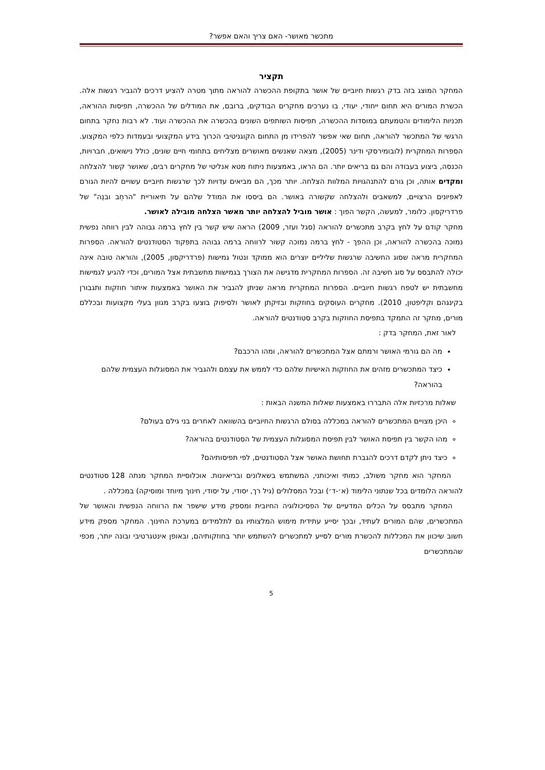מתכשר מאושר- האם צריך והאם אפשר?
תקציר
המחקר המוצג בזה בדק רגשות חיוביים של אושר בתקופת ההכשרה להוראה מתוך מטרה להציע דרכים להגביר רגשות אלה. הכשרת המורים היא תחום ייחודי, יעודי, בו נערכים מחקרים הבודקים, ברובם, את המודלים של ההכשרה, תפיסות ההוראה, תכניות הלימודים והטמעתם במוסדות ההכשרה, תפיסות השותפים השונים בהכשרה את ההכשרה ועוד. לא רבות נחקר בתחום הרגשי של המתכשר להוראה, תחום שאי אפשר להפרידו מן התחום הקוגניטיבי הכרוך בידע המקצועי ובעמדות כלפי המקצוע. הספרות המחקרית (לובומירסקי ודינר (2005), מצאה שאנשים מאושרים מצליחים בתחומי חיים שונים, כולל נישואים, חברויות, הכנסה, ביצוע בעבודה והם גם בריאים יותר. הם הראו, באמצעות ניתוח מטא אנליטי של מחקרים רבים, שאושר קשור להצלחה ומקדים אותה, וכן גורם להתנהגויות המלוות הצלחה. יותר מכך, הם מביאים עדויות לכך שרגשות חיוביים עשויים להיות הגורם לאפיונים הרצויים, למשאבים ולהצלחה שקשורה באושר. הם ביססו את המודל שלהם על תיאוריית "הרחֵב ובנֵה" של פרדריקסון. כלומר, למעשה, הקשר הפוך : אושר מוביל להצלחה יותר מאשר הצלחה מובילה לאושר.
מחקר קודם על לחץ בקרב מתכשרים להוראה (סגל ועזר, 2009) הראה שיש קשר בין לחץ ברמה גבוהה לבין רווחה נפשית נמוכה בהכשרה להוראה, וכן ההפך - לחץ ברמה נמוכה קשור לרווחה ברמה גבוהה בתפקוד הסטודנטים להוראה. הספרות המחקרית מראה שסוג החשיבה שרגשות שליליים יוצרים הוא ממוקד ונטול גמישות (פרדריקסון, 2005), והוראה טובה אינה יכולה להתבסס על סוג חשיבה זה. הספרות המחקרית מדגישה את הצורך בגמישות מחשבתית אצל המורים, וכדי להגיע לגמישות מחשבתית יש לטפח רגשות חיוביים. הספרות המחקרית מראה שניתן להגביר את האושר באמצעות איתור חוזקות ותגבורן בקינגהם וקליפטון, 2010). מחקרים העוסקים בחוזקות ובזיקתן לאושר ולסיפוק בוצעו בקרב מגוון בעלי מקצועות ובכללם מורים, מחקר זה התמקד בתפיסת החוזקות בקרב סטודנטים להוראה.
לאור זאת, המחקר בדק :
מה הם גורמי האושר ורמתם אצל המתכשרים להוראה, ומהו הרכבם?
כיצד המתכשרים מזהים את החוזקות האישיות שלהם כדי לממש את עצמם ולהגביר את המסוגלות העצמית שלהם בהוראה?
שאלות מרכזיות אלה התבררו באמצעות שאלות המשנה הבאות :
היכן מצויים המתכשרים להוראה במכללה בסולם הרגשות החיוביים בהשוואה לאחרים בני גילם בעולם?
מהו הקשר בין תפיסת האושר לבין תפיסת המסוגלות העצמית של הסטודנטים בהוראה?
כיצד ניתן לקדם דרכים להגברת תחושת האושר אצל הסטודנטים, לפי תפיסותיהם?
המחקר הוא מחקר משולב, כמותי ואיכותני, המשתמש בשאלונים ובריאיונות. אוכלוסיית המחקר מנתה 128 סטודנטים להוראה הלומדים בכל שנתוני הלימוד (א׳-ד׳) ובכל המסלולים (גיל רך, יסודי, על יסודי, חינוך מיוחד ומוסיקה) במכללה .
המחקר מתבסס על הכלים המדעיים של הפסיכולוגיה החיובית ומספק מידע שישפר את הרווחה הנפשית והאושר של המתכשרים, שהם המורים לעתיד, ובכך יסייע עתידית מימוש המלצותיו גם לתלמידים במערכת החינוך. המחקר מספק מידע חשוב שיכוון את המכללות להכשרת מורים לסייע למתכשרים להשתמש יותר בחוזקותיהם, ובאופן אינטגרטיבי ובונה יותר, מכפי שהמתכשרים
5